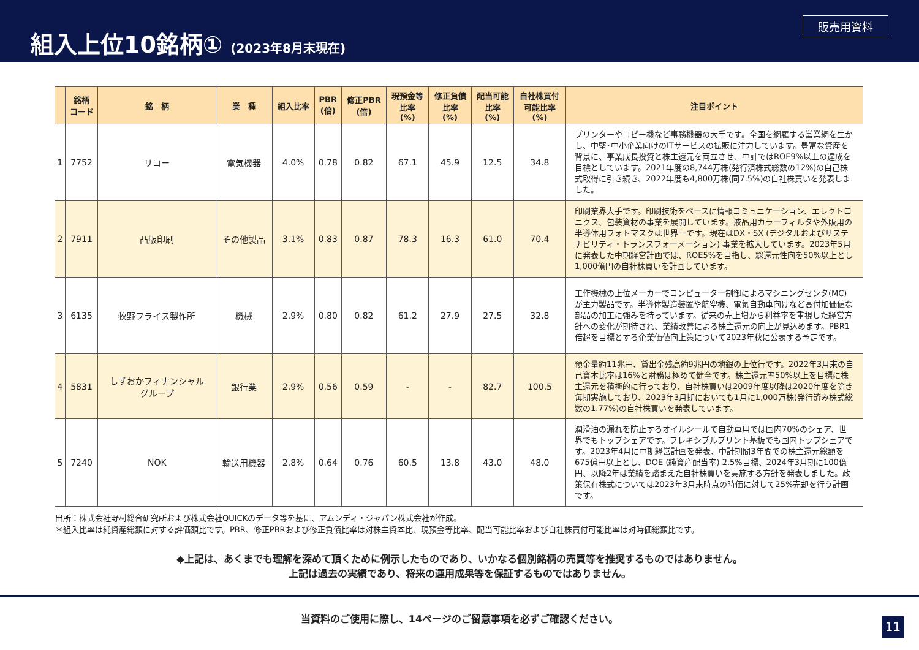組入上位10銘柄① (2023年8月末現在)
販売用資料
| | 銘柄 コード | 銘 柄 | 業 種 | 組入比率 | PBR (倍) | 修正PBR (倍) | 現預金等 比率 (%) | 修正負債 比率 (%) | 配当可能 比率 (%) | 自社株買付 可能比率 (%) | 注目ポイント |
| --- | --- | --- | --- | --- | --- | --- | --- | --- | --- | --- | --- |
| 1 | 7752 | リコー | 電気機器 | 4.0% | 0.78 | 0.82 | 67.1 | 45.9 | 12.5 | 34.8 | プリンターやコピー機など事務機器の大手です。全国を網羅する営業網を生かし、中堅･中小企業向けのITサービスの拡販に注力しています。豊富な資産を背景に、事業成長投資と株主還元を両立させ、中計ではROE9%以上の達成を目標としています。2021年度の8,744万株(発行済株式総数の12%)の自己株式取得に引き続き、2022年度も4,800万株(同7.5%)の自社株買いを発表しました。 |
| 2 | 7911 | 凸版印刷 | その他製品 | 3.1% | 0.83 | 0.87 | 78.3 | 16.3 | 61.0 | 70.4 | 印刷業界大手です。印刷技術をベースに情報コミュニケーション、エレクトロニクス、包装資材の事業を展開しています。液晶用カラーフィルタや外販用の半導体用フォトマスクは世界一です。現在はDX・SX (デジタルおよびサステナビリティ・トランスフォーメーション) 事業を拡大しています。2023年5月に発表した中期経営計画では、ROE5%を目指し、総還元性向を50%以上とし1,000億円の自社株買いを計画しています。 |
| 3 | 6135 | 牧野フライス製作所 | 機械 | 2.9% | 0.80 | 0.82 | 61.2 | 27.9 | 27.5 | 32.8 | 工作機械の上位メーカーでコンピューター制御によるマシニングセンタ(MC)が主力製品です。半導体製造装置や航空機、電気自動車向けなど高付加価値な部品の加工に強みを持っています。従来の売上増から利益率を重視した経営方針への変化が期待され、業績改善による株主還元の向上が見込めます。PBR1倍超を目標とする企業価値向上策について2023年秋に公表する予定です。 |
| 4 | 5831 | しずおかフィナンシャル グループ | 銀行業 | 2.9% | 0.56 | 0.59 | - | - | 82.7 | 100.5 | 預金量約11兆円、貸出金残高約9兆円の地銀の上位行です。2022年3月末の自己資本比率は16%と財務は極めて健全です。株主還元率50%以上を目標に株主還元を積極的に行っており、自社株買いは2009年度以降は2020年度を除き毎期実施しており、2023年3月期においても1月に1,000万株(発行済み株式総数の1.77%)の自社株買いを発表しています。 |
| 5 | 7240 | NOK | 輸送用機器 | 2.8% | 0.64 | 0.76 | 60.5 | 13.8 | 43.0 | 48.0 | 潤滑油の漏れを防止するオイルシールで自動車用では国内70%のシェア、世界でもトップシェアです。フレキシブルプリント基板でも国内トップシェアです。2023年4月に中期経営計画を発表、中計期間3年間での株主還元総額を675億円以上とし、DOE (純資産配当率) 2.5%目標、2024年3月期に100億円、以降2年は業績を踏まえた自社株買いを実施する方針を発表しました。政策保有株式については2023年3月末時点の時価に対して25%売却を行う計画です。 |
出所：株式会社野村総合研究所および株式会社QUICKのデータ等を基に、アムンディ・ジャパン株式会社が作成。
＊組入比率は純資産総額に対する評価額比です。PBR、修正PBRおよび修正負債比率は対株主資本比、現預金等比率、配当可能比率および自社株買付可能比率は対時価総額比です。
◆上記は、あくまでも理解を深めて頂くために例示したものであり、いかなる個別銘柄の売買等を推奨するものではありません。
上記は過去の実績であり、将来の運用成果等を保証するものではありません。
当資料のご使用に際し、14ページのご留意事項を必ずご確認ください。
11